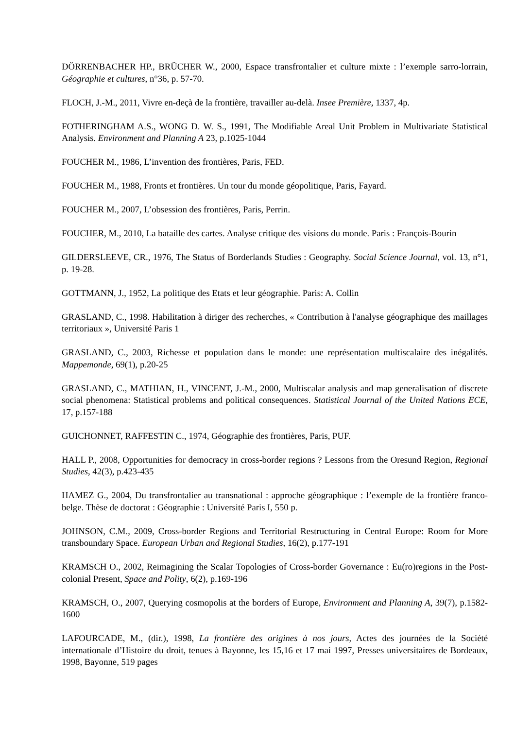DÖRRENBACHER HP., BRÜCHER W., 2000, Espace transfrontalier et culture mixte : l’exemple sarro-lorrain, Géographie et cultures, n°36, p. 57-70.
FLOCH, J.-M., 2011, Vivre en-deçà de la frontière, travailler au-delà. Insee Première, 1337, 4p.
FOTHERINGHAM A.S., WONG D. W. S., 1991, The Modifiable Areal Unit Problem in Multivariate Statistical Analysis. Environment and Planning A 23, p.1025-1044
FOUCHER M., 1986, L’invention des frontières, Paris, FED.
FOUCHER M., 1988, Fronts et frontières. Un tour du monde géopolitique, Paris, Fayard.
FOUCHER M., 2007, L’obsession des frontières, Paris, Perrin.
FOUCHER, M., 2010, La bataille des cartes. Analyse critique des visions du monde. Paris : François-Bourin
GILDERSLEEVE, CR., 1976, The Status of Borderlands Studies : Geography. Social Science Journal, vol. 13, n°1, p. 19-28.
GOTTMANN, J., 1952, La politique des Etats et leur géographie. Paris: A. Collin
GRASLAND, C., 1998. Habilitation à diriger des recherches, « Contribution à l'analyse géographique des maillages territoriaux », Université Paris 1
GRASLAND, C., 2003, Richesse et population dans le monde: une représentation multiscalaire des inégalités. Mappemonde, 69(1), p.20-25
GRASLAND, C., MATHIAN, H., VINCENT, J.-M., 2000, Multiscalar analysis and map generalisation of discrete social phenomena: Statistical problems and political consequences. Statistical Journal of the United Nations ECE, 17, p.157-188
GUICHONNET, RAFFESTIN C., 1974, Géographie des frontières, Paris, PUF.
HALL P., 2008, Opportunities for democracy in cross-border regions ? Lessons from the Oresund Region, Regional Studies, 42(3), p.423-435
HAMEZ G., 2004, Du transfrontalier au transnational : approche géographique : l’exemple de la frontière franco-belge. Thèse de doctorat : Géographie : Université Paris I, 550 p.
JOHNSON, C.M., 2009, Cross-border Regions and Territorial Restructuring in Central Europe: Room for More transboundary Space. European Urban and Regional Studies, 16(2), p.177-191
KRAMSCH O., 2002, Reimagining the Scalar Topologies of Cross-border Governance : Eu(ro)regions in the Post-colonial Present, Space and Polity, 6(2), p.169-196
KRAMSCH, O., 2007, Querying cosmopolis at the borders of Europe, Environment and Planning A, 39(7), p.1582-1600
LAFOURCADE, M., (dir.), 1998, La frontière des origines à nos jours, Actes des journées de la Société internationale d’Histoire du droit, tenues à Bayonne, les 15,16 et 17 mai 1997, Presses universitaires de Bordeaux, 1998, Bayonne, 519 pages